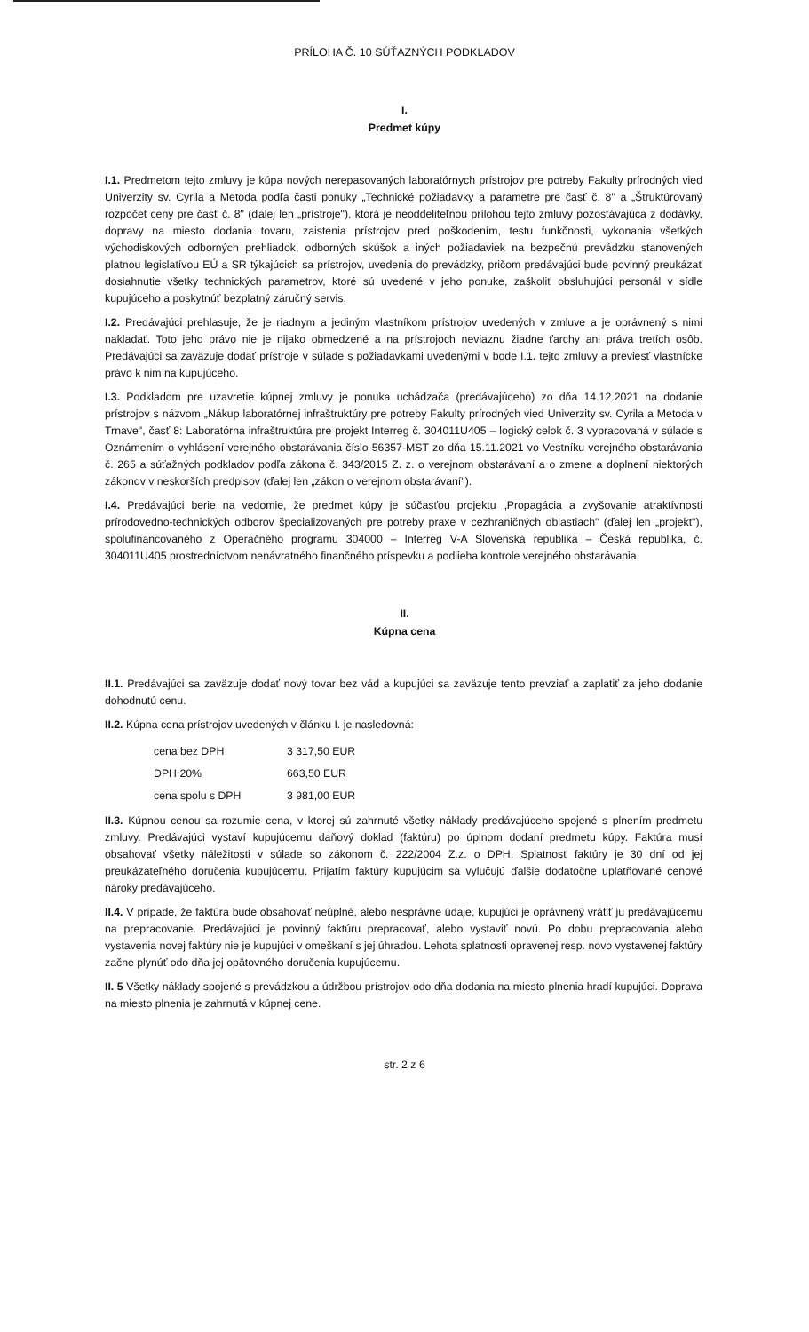PRÍLOHA Č. 10 SÚŤAZNÝCH PODKLADOV
I.
Predmet kúpy
I.1. Predmetom tejto zmluvy je kúpa nových nerepasovaných laboratórnych prístrojov pre potreby Fakulty prírodných vied Univerzity sv. Cyrila a Metoda podľa časti ponuky „Technické požiadavky a parametre pre časť č. 8" a „Štruktúrovaný rozpočet ceny pre časť č. 8" (ďalej len „prístroje"), ktorá je neoddeliteľnou prílohou tejto zmluvy pozostávajúca z dodávky, dopravy na miesto dodania tovaru, zaistenia prístrojov pred poškodením, testu funkčnosti, vykonania všetkých východiskových odborných prehliadok, odborných skúšok a iných požiadaviek na bezpečnú prevádzku stanovených platnou legislatívou EÚ a SR týkajúcich sa prístrojov, uvedenia do prevádzky, pričom predávajúci bude povinný preukázať dosiahnutie všetky technických parametrov, ktoré sú uvedené v jeho ponuke, zaškoliť obsluhujúci personál v sídle kupujúceho a poskytnúť bezplatný záručný servis.
I.2. Predávajúci prehlasuje, že je riadnym a jediným vlastníkom prístrojov uvedených v zmluve a je oprávnený s nimi nakladať. Toto jeho právo nie je nijako obmedzené a na prístrojoch neviaznu žiadne ťarchy ani práva tretích osôb. Predávajúci sa zaväzuje dodať prístroje v súlade s požiadavkami uvedenými v bode I.1. tejto zmluvy a previesť vlastnícke právo k nim na kupujúceho.
I.3. Podkladom pre uzavretie kúpnej zmluvy je ponuka uchádzača (predávajúceho) zo dňa 14.12.2021 na dodanie prístrojov s názvom „Nákup laboratórnej infraštruktúry pre potreby Fakulty prírodných vied Univerzity sv. Cyrila a Metoda v Trnave", časť 8: Laboratórna infraštruktúra pre projekt Interreg č. 304011U405 – logický celok č. 3 vypracovaná v súlade s Oznámením o vyhlásení verejného obstarávania číslo 56357-MST zo dňa 15.11.2021 vo Vestníku verejného obstarávania č. 265 a súťažných podkladov podľa zákona č. 343/2015 Z. z. o verejnom obstarávaní a o zmene a doplnení niektorých zákonov v neskorších predpisov (ďalej len „zákon o verejnom obstarávaní").
I.4. Predávajúci berie na vedomie, že predmet kúpy je súčasťou projektu „Propagácia a zvyšovanie atraktívnosti prírodovedno-technických odborov špecializovaných pre potreby praxe v cezhraničných oblastiach" (ďalej len „projekt"), spolufinancovaného z Operačného programu 304000 – Interreg V-A Slovenská republika – Česká republika, č. 304011U405 prostredníctvom nenávratného finančného príspevku a podlieha kontrole verejného obstarávania.
II.
Kúpna cena
II.1. Predávajúci sa zaväzuje dodať nový tovar bez vád a kupujúci sa zaväzuje tento prevziať a zaplatiť za jeho dodanie dohodnutú cenu.
II.2. Kúpna cena prístrojov uvedených v článku I. je nasledovná:
| cena bez DPH | 3 317,50 EUR |
| DPH 20% | 663,50 EUR |
| cena spolu s DPH | 3 981,00 EUR |
II.3. Kúpnou cenou sa rozumie cena, v ktorej sú zahrnuté všetky náklady predávajúceho spojené s plnením predmetu zmluvy. Predávajúci vystaví kupujúcemu daňový doklad (faktúru) po úplnom dodaní predmetu kúpy. Faktúra musí obsahovať všetky náležitosti v súlade so zákonom č. 222/2004 Z.z. o DPH. Splatnosť faktúry je 30 dní od jej preukázateľného doručenia kupujúcemu. Prijatím faktúry kupujúcim sa vylučujú ďalšie dodatočne uplatňované cenové nároky predávajúceho.
II.4. V prípade, že faktúra bude obsahovať neúplné, alebo nesprávne údaje, kupujúci je oprávnený vrátiť ju predávajúcemu na prepracovanie. Predávajúci je povinný faktúru prepracovať, alebo vystaviť novú. Po dobu prepracovania alebo vystavenia novej faktúry nie je kupujúci v omeškaní s jej úhradou. Lehota splatnosti opravenej resp. novo vystavenej faktúry začne plynúť odo dňa jej opätovného doručenia kupujúcemu.
II. 5 Všetky náklady spojené s prevádzkou a údržbou prístrojov odo dňa dodania na miesto plnenia hradí kupujúci. Doprava na miesto plnenia je zahrnutá v kúpnej cene.
str. 2 z 6